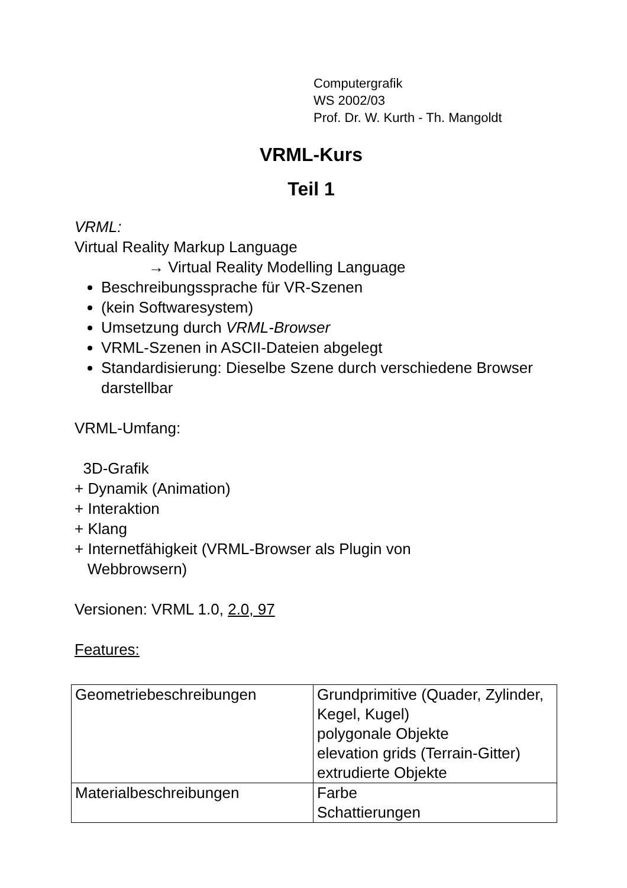Computergrafik
WS 2002/03
Prof. Dr. W. Kurth - Th. Mangoldt
VRML-Kurs
Teil 1
VRML:
Virtual Reality Markup Language
→ Virtual Reality Modelling Language
Beschreibungssprache für VR-Szenen
(kein Softwaresystem)
Umsetzung durch VRML-Browser
VRML-Szenen in ASCII-Dateien abgelegt
Standardisierung: Dieselbe Szene durch verschiedene Browser darstellbar
VRML-Umfang:
3D-Grafik
+ Dynamik (Animation)
+ Interaktion
+ Klang
+ Internetfähigkeit (VRML-Browser als Plugin von
Webbrowsern)
Versionen: VRML 1.0, 2.0, 97
Features:
| Geometriebeschreibungen | Grundprimitive (Quader, Zylinder, Kegel, Kugel) polygonale Objekte elevation grids (Terrain-Gitter) extrudierte Objekte |
| Materialbeschreibungen | Farbe Schattierungen |